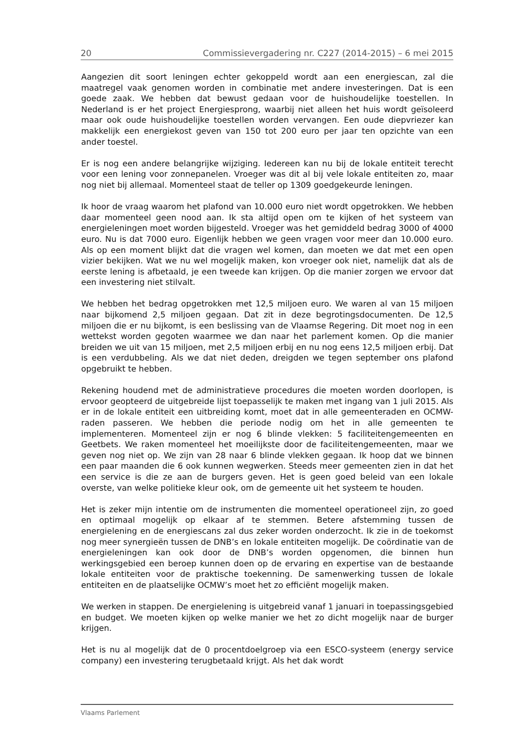20 Commissievergadering nr. C227 (2014-2015) – 6 mei 2015
Aangezien dit soort leningen echter gekoppeld wordt aan een energiescan, zal die maatregel vaak genomen worden in combinatie met andere investeringen. Dat is een goede zaak. We hebben dat bewust gedaan voor de huishoudelijke toestellen. In Nederland is er het project Energiesprong, waarbij niet alleen het huis wordt geïsoleerd maar ook oude huishoudelijke toestellen worden vervangen. Een oude diepvriezer kan makkelijk een energiekost geven van 150 tot 200 euro per jaar ten opzichte van een ander toestel.
Er is nog een andere belangrijke wijziging. Iedereen kan nu bij de lokale entiteit terecht voor een lening voor zonnepanelen. Vroeger was dit al bij vele lokale entiteiten zo, maar nog niet bij allemaal. Momenteel staat de teller op 1309 goedgekeurde leningen.
Ik hoor de vraag waarom het plafond van 10.000 euro niet wordt opgetrokken. We hebben daar momenteel geen nood aan. Ik sta altijd open om te kijken of het systeem van energieleningen moet worden bijgesteld. Vroeger was het gemiddeld bedrag 3000 of 4000 euro. Nu is dat 7000 euro. Eigenlijk hebben we geen vragen voor meer dan 10.000 euro. Als op een moment blijkt dat die vragen wel komen, dan moeten we dat met een open vizier bekijken. Wat we nu wel mogelijk maken, kon vroeger ook niet, namelijk dat als de eerste lening is afbetaald, je een tweede kan krijgen. Op die manier zorgen we ervoor dat een investering niet stilvalt.
We hebben het bedrag opgetrokken met 12,5 miljoen euro. We waren al van 15 miljoen naar bijkomend 2,5 miljoen gegaan. Dat zit in deze begrotingsdocumenten. De 12,5 miljoen die er nu bijkomt, is een beslissing van de Vlaamse Regering. Dit moet nog in een wettekst worden gegoten waarmee we dan naar het parlement komen. Op die manier breiden we uit van 15 miljoen, met 2,5 miljoen erbij en nu nog eens 12,5 miljoen erbij. Dat is een verdubbeling. Als we dat niet deden, dreigden we tegen september ons plafond opgebruikt te hebben.
Rekening houdend met de administratieve procedures die moeten worden doorlopen, is ervoor geopteerd de uitgebreide lijst toepasselijk te maken met ingang van 1 juli 2015. Als er in de lokale entiteit een uitbreiding komt, moet dat in alle gemeenteraden en OCMW-raden passeren. We hebben die periode nodig om het in alle gemeenten te implementeren. Momenteel zijn er nog 6 blinde vlekken: 5 faciliteitengemeenten en Geetbets. We raken momenteel het moeilijkste door de faciliteitengemeenten, maar we geven nog niet op. We zijn van 28 naar 6 blinde vlekken gegaan. Ik hoop dat we binnen een paar maanden die 6 ook kunnen wegwerken. Steeds meer gemeenten zien in dat het een service is die ze aan de burgers geven. Het is geen goed beleid van een lokale overste, van welke politieke kleur ook, om de gemeente uit het systeem te houden.
Het is zeker mijn intentie om de instrumenten die momenteel operationeel zijn, zo goed en optimaal mogelijk op elkaar af te stemmen. Betere afstemming tussen de energielening en de energiescans zal dus zeker worden onderzocht. Ik zie in de toekomst nog meer synergieën tussen de DNB’s en lokale entiteiten mogelijk. De coördinatie van de energieleningen kan ook door de DNB’s worden opgenomen, die binnen hun werkingsgebied een beroep kunnen doen op de ervaring en expertise van de bestaande lokale entiteiten voor de praktische toekenning. De samenwerking tussen de lokale entiteiten en de plaatselijke OCMW’s moet het zo efficiënt mogelijk maken.
We werken in stappen. De energielening is uitgebreid vanaf 1 januari in toepassingsgebied en budget. We moeten kijken op welke manier we het zo dicht mogelijk naar de burger krijgen.
Het is nu al mogelijk dat de 0 procentdoelgroep via een ESCO-systeem (energy service company) een investering terugbetaald krijgt. Als het dak wordt
Vlaams Parlement